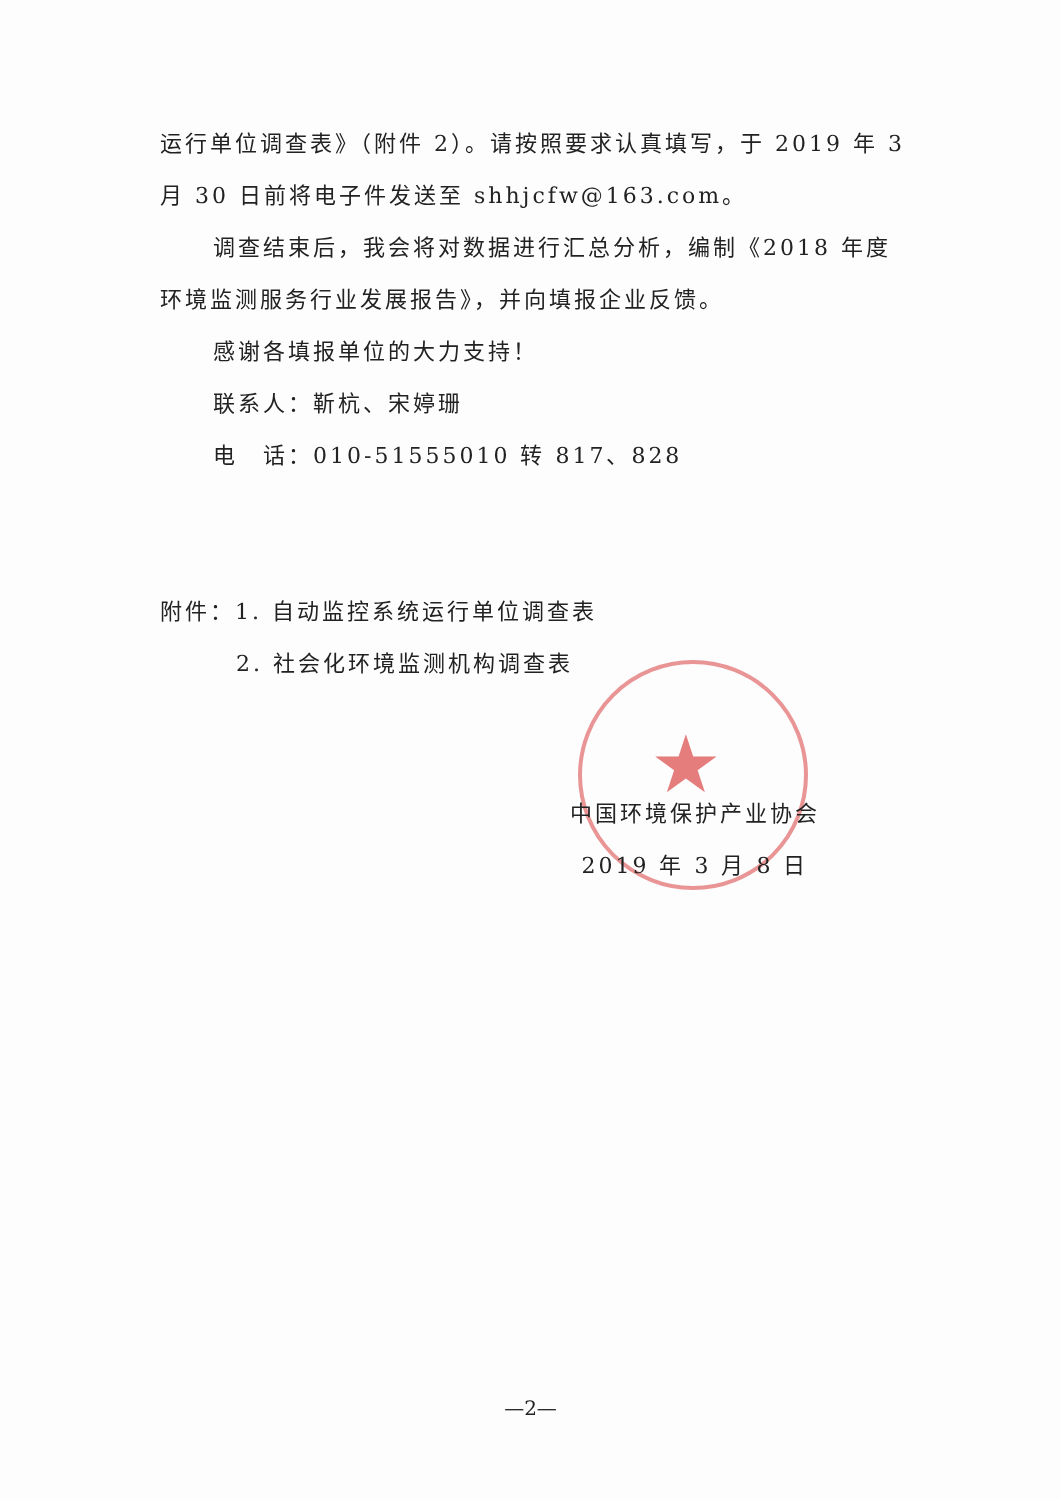★
运行单位调查表》（附件 2）。请按照要求认真填写，于 2019 年 3 月 30 日前将电子件发送至 shhjcfw@163.com。
调查结束后，我会将对数据进行汇总分析，编制《2018 年度环境监测服务行业发展报告》，并向填报企业反馈。
感谢各填报单位的大力支持！
联系人：靳杭、宋婷珊
电　话：010-51555010 转 817、828
附件：1. 自动监控系统运行单位调查表
2. 社会化环境监测机构调查表
中国环境保护产业协会
2019 年 3 月 8 日
—2—